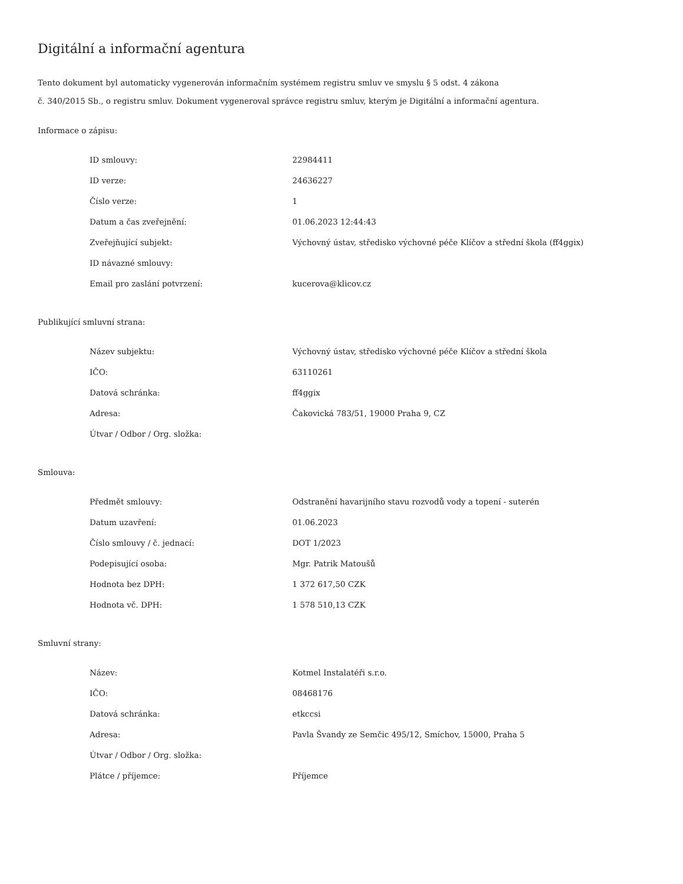Digitální a informační agentura
Tento dokument byl automaticky vygenerován informačním systémem registru smluv ve smyslu § 5 odst. 4 zákona
č. 340/2015 Sb., o registru smluv. Dokument vygeneroval správce registru smluv, kterým je Digitální a informační agentura.
Informace o zápisu:
| ID smlouvy: | 22984411 |
| ID verze: | 24636227 |
| Číslo verze: | 1 |
| Datum a čas zveřejnění: | 01.06.2023 12:44:43 |
| Zveřejňující subjekt: | Výchovný ústav, středisko výchovné péče Klíčov a střední škola (ff4ggix) |
| ID návazné smlouvy: | |
| Email pro zaslání potvrzení: | kucerova@klicov.cz |
Publikující smluvní strana:
| Název subjektu: | Výchovný ústav, středisko výchovné péče Klíčov a střední škola |
| IČO: | 63110261 |
| Datová schránka: | ff4ggix |
| Adresa: | Čakovická 783/51, 19000 Praha 9, CZ |
| Útvar / Odbor / Org. složka: | |
Smlouva:
| Předmět smlouvy: | Odstranění havarijního stavu rozvodů vody a topení - suterén |
| Datum uzavření: | 01.06.2023 |
| Číslo smlouvy / č. jednací: | DOT 1/2023 |
| Podepisující osoba: | Mgr. Patrik Matoušů |
| Hodnota bez DPH: | 1 372 617,50 CZK |
| Hodnota vč. DPH: | 1 578 510,13 CZK |
Smluvní strany:
| Název: | Kotmel Instalatéři s.r.o. |
| IČO: | 08468176 |
| Datová schránka: | etkccsi |
| Adresa: | Pavla Švandy ze Semčic 495/12, Smíchov, 15000, Praha 5 |
| Útvar / Odbor / Org. složka: | |
| Plátce / příjemce: | Příjemce |